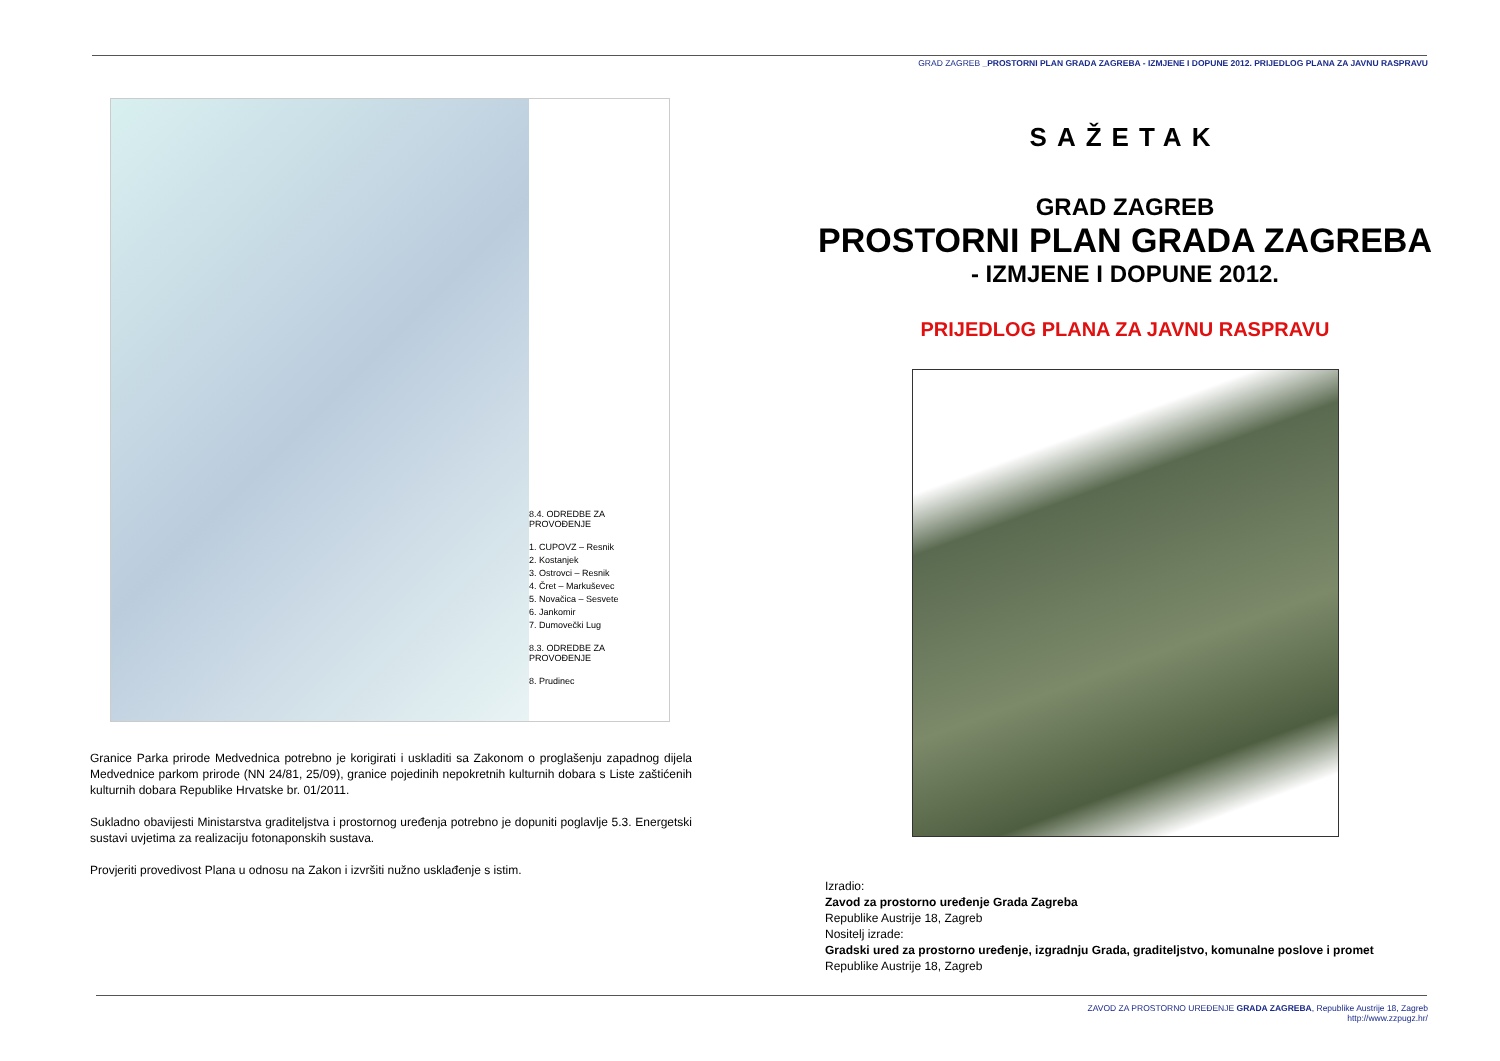GRAD ZAGREB _PROSTORNI PLAN GRADA ZAGREBA - IZMJENE I DOPUNE 2012. PRIJEDLOG PLANA ZA JAVNU RASPRAVU
8.4. ODREDBE ZA PROVOĐENJE
1. CUPOVZ – Resnik
2. Kostanjek
3. Ostrovci – Resnik
4. Čret – Markuševec
5. Novačica – Sesvete
6. Jankomir
7. Dumovečki Lug
8.3. ODREDBE ZA PROVOĐENJE
8. Prudinec
Granice Parka prirode Medvednica potrebno je korigirati i uskladiti sa Zakonom o proglašenju zapadnog dijela Medvednice parkom prirode (NN 24/81, 25/09), granice pojedinih nepokretnih kulturnih dobara s Liste zaštićenih kulturnih dobara Republike Hrvatske br. 01/2011.
Sukladno obavijesti Ministarstva graditeljstva i prostornog uređenja potrebno je dopuniti poglavlje 5.3. Energetski sustavi uvjetima za realizaciju fotonaponskih sustava.
Provjeriti provedivost Plana u odnosu na Zakon i izvršiti nužno usklađenje s istim.
SAŽETAK
GRAD ZAGREB
PROSTORNI PLAN GRADA ZAGREBA
- IZMJENE I DOPUNE 2012.
PRIJEDLOG PLANA ZA JAVNU RASPRAVU
Izradio:
Zavod za prostorno uređenje Grada Zagreba
Republike Austrije 18, Zagreb
Nositelj izrade:
Gradski ured za prostorno uređenje, izgradnju Grada, graditeljstvo, komunalne poslove i promet
Republike Austrije 18, Zagreb
ZAVOD ZA PROSTORNO UREĐENJE GRADA ZAGREBA, Republike Austrije 18, Zagreb
http://www.zzpugz.hr/